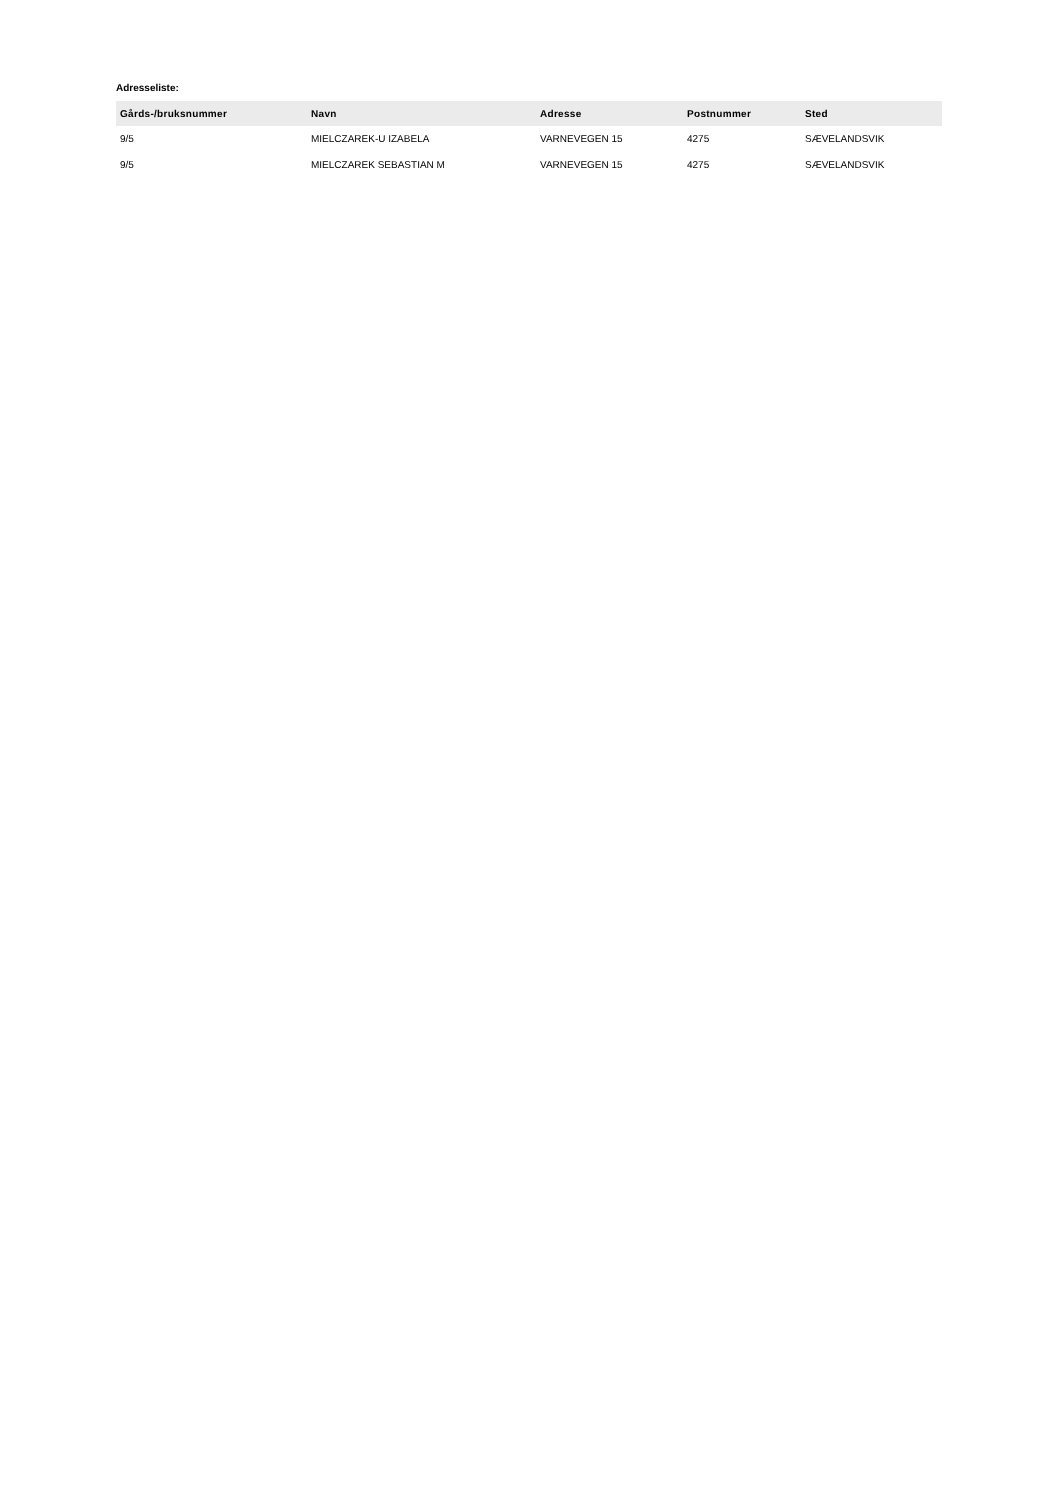Adresseliste:
| Gårds-/bruksnummer | Navn | Adresse | Postnummer | Sted |
| --- | --- | --- | --- | --- |
| 9/5 | MIELCZAREK-U IZABELA | VARNEVEGEN 15 | 4275 | SÆVELANDSVIK |
| 9/5 | MIELCZAREK SEBASTIAN M | VARNEVEGEN 15 | 4275 | SÆVELANDSVIK |